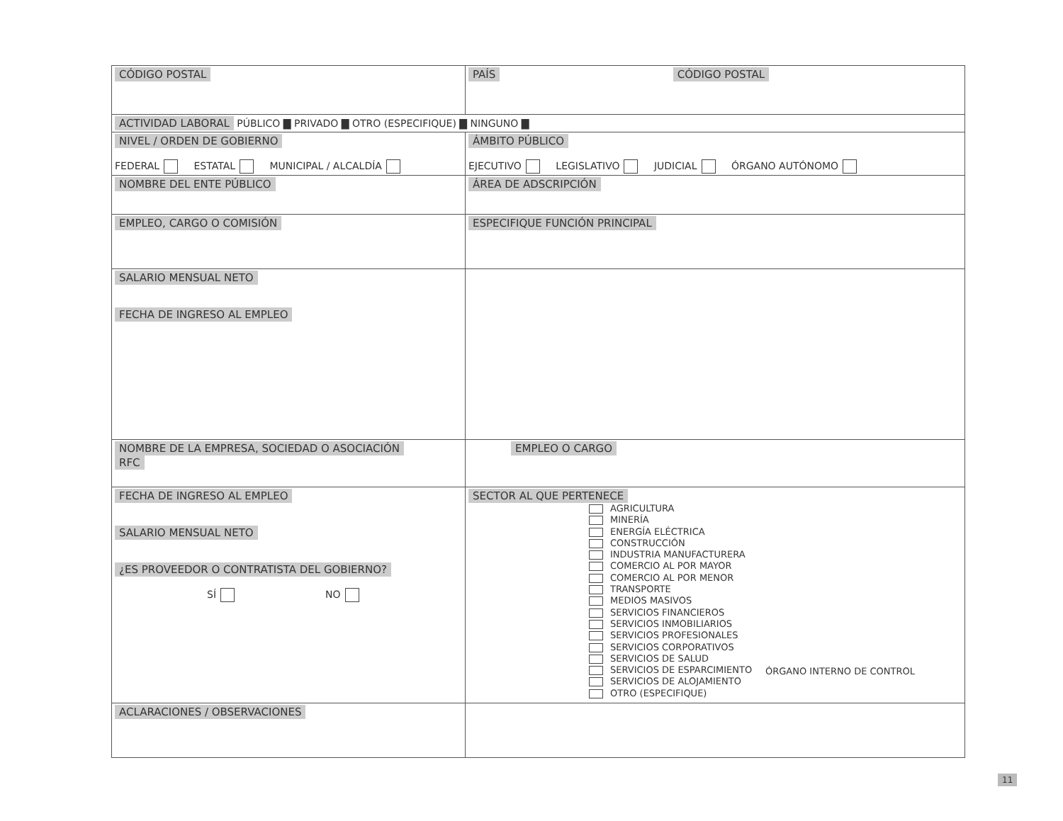| CÓDIGO POSTAL | | PAÍS CÓDIGO POSTAL | |
| ACTIVIDAD LABORAL PÚBLICO ▇ PRIVADO ▇ OTRO (ESPECIFIQUE) ▇ NINGUNO ▇ | | | |
| NIVEL / ORDEN DE GOBIERNO FEDERAL ESTATAL MUNICIPAL / ALCALDÍA | | ÁMBITO PÚBLICO EJECUTIVO LEGISLATIVO JUDICIAL ÓRGANO AUTÓNOMO | |
| NOMBRE DEL ENTE PÚBLICO | | | ÁREA DE ADSCRIPCIÓN |
| EMPLEO, CARGO O COMISIÓN | ESPECIFIQUE FUNCIÓN PRINCIPAL | | |
| SALARIO MENSUAL NETO FECHA DE INGRESO AL EMPLEO | | | |
| NOMBRE DE LA EMPRESA, SOCIEDAD O ASOCIACIÓN RFC | | | EMPLEO O CARGO |
| FECHA DE INGRESO AL EMPLEO SALARIO MENSUAL NETO ¿ES PROVEEDOR O CONTRATISTA DEL GOBIERNO? SÍ NO | SECTOR AL QUE PERTENECE AGRICULTURA MINERÍA ENERGÍA ELÉCTRICA CONSTRUCCIÓN INDUSTRIA MANUFACTURERA COMERCIO AL POR MAYOR COMERCIO AL POR MENOR TRANSPORTE MEDIOS MASIVOS SERVICIOS FINANCIEROS SERVICIOS INMOBILIARIOS SERVICIOS PROFESIONALES SERVICIOS CORPORATIVOS SERVICIOS DE SALUD SERVICIOS DE ESPARCIMIENTO SERVICIOS DE ALOJAMIENTO OTRO (ESPECIFIQUE) | | |
| ACLARACIONES / OBSERVACIONES | | | |
ÓRGANO INTERNO DE CONTROL
11